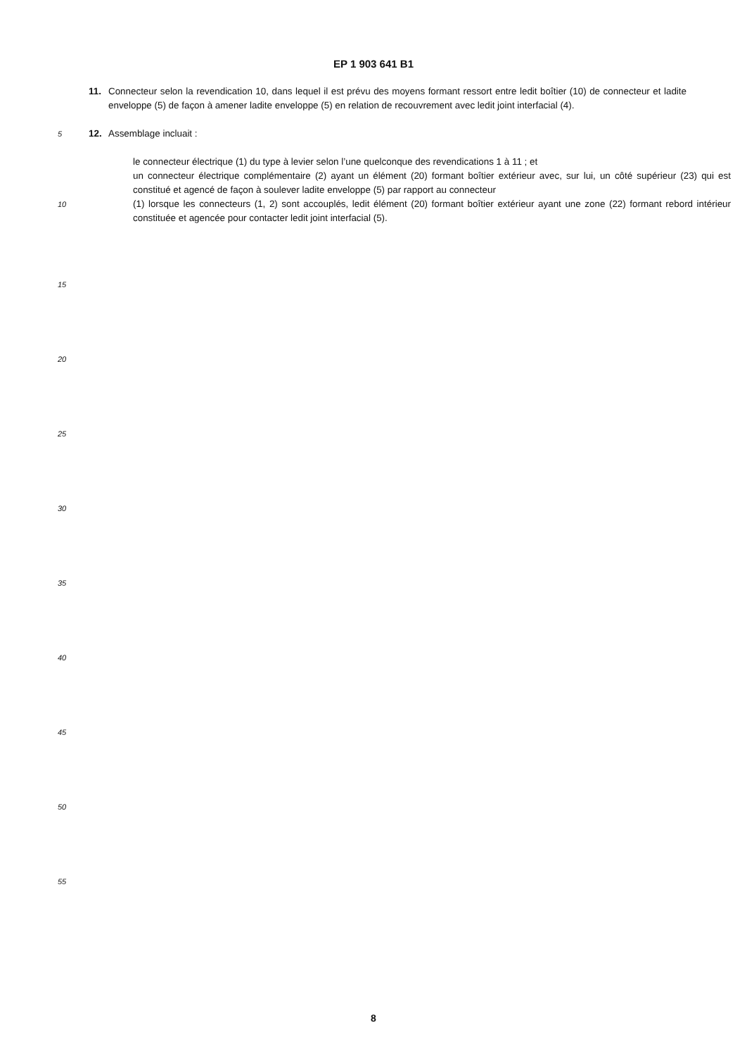EP 1 903 641 B1
11. Connecteur selon la revendication 10, dans lequel il est prévu des moyens formant ressort entre ledit boîtier (10) de connecteur et ladite enveloppe (5) de façon à amener ladite enveloppe (5) en relation de recouvrement avec ledit joint interfacial (4).
5
12. Assemblage incluait :
le connecteur électrique (1) du type à levier selon l’une quelconque des revendications 1 à 11 ; et
un connecteur électrique complémentaire (2) ayant un élément (20) formant boîtier extérieur avec, sur lui, un côté supérieur (23) qui est constitué et agencé de façon à soulever ladite enveloppe (5) par rapport au connecteur
10
(1) lorsque les connecteurs (1, 2) sont accouplés, ledit élément (20) formant boîtier extérieur ayant une zone (22) formant rebord intérieur constituée et agencée pour contacter ledit joint interfacial (5).
15
20
25
30
35
40
45
50
55
8